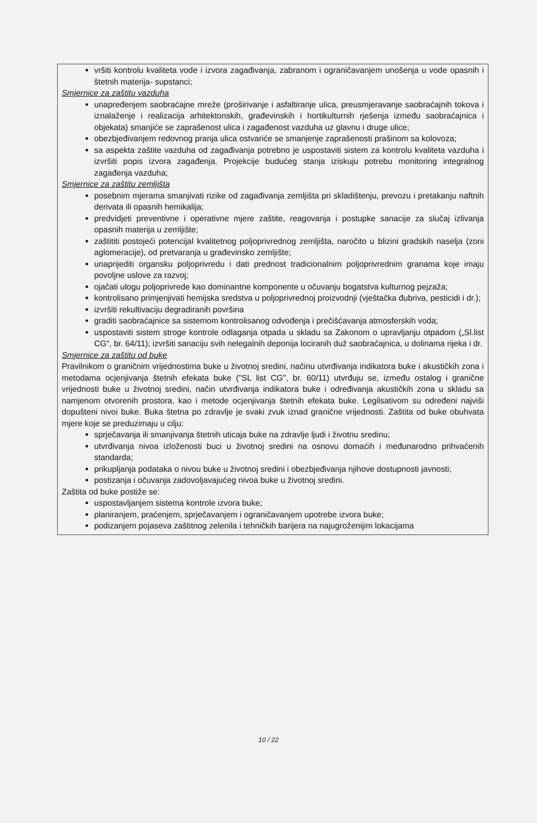vršiti kontrolu kvaliteta vode i izvora zagađivanja, zabranom i ograničavanjem unošenja u vode opasnih i štetnih materija- supstanci;
Smjernice za zaštitu vazduha
unapređenjem saobraćajne mreže (proširivanje i asfaltiranje ulica, preusmjeravanje saobraćajnih tokova i iznalaženje i realizacija arhitektonskih, građevinskih i hortikulturnih rješenja između saobraćajnica i objekata) smanjiće se zaprašenost ulica i zagađenost vazduha uz glavnu i druge ulice;
obezbjeđivanjem redovnog pranja ulica ostvariće se smanjenje zaprašenosti prašinom sa kolovoza;
sa aspekta zaštite vazduha od zagađivanja potrebno je uspostaviti sistem za kontrolu kvaliteta vazduha i izvršiti popis izvora zagađenja. Projekcije budućeg stanja iziskuju potrebu monitoring integralnog zagađenja vazduha;
Smjernice za zaštitu zemljišta
posebnim mjerama smanjivati rizike od zagađivanja zemljišta pri skladištenju, prevozu i pretakanju naftnih derivata ili opasnih hemikalija;
predvidjeti preventivne i operativne mjere zaštite, reagovanja i postupke sanacije za slučaj izlivanja opasnih materija u zemljište;
zaštititi postojeći potencijal kvalitetnog poljoprivrednog zemljišta, naročito u blizini gradskih naselja (zoni aglomeracije), od pretvaranja u građevinsko zemljište;
unaprijediti organsku poljoprivredu i dati prednost tradicionalnim poljoprivrednim granama koje imaju povoljne uslove za razvoj;
ojačati ulogu poljoprivrede kao dominantne komponente u očuvanju bogatstva kulturnog pejzaža;
kontrolisano primjenjivati hemijska sredstva u poljoprivrednoj proizvodnji (vještačka đubriva, pesticidi i dr.);
izvršiti rekultivaciju degradiranih površina
graditi saobraćajnice sa sistemom kontrolisanog odvođenja i prečišćavanja atmosferskih voda;
uspostaviti sistem stroge kontrole odlaganja otpada u skladu sa Zakonom o upravljanju otpadom („Sl.list CG“, br. 64/11); izvršiti sanaciju svih nelegalnih deponija lociranih duž saobraćajnica, u dolinama rijeka i dr.
Smjernice za zaštitu od buke
Pravilnikom o graničnim vrijednostima buke u životnoj sredini, načinu utvrđivanja indikatora buke i akustičkih zona i metodama ocjenjivanja štetnih efekata buke ("SL list CG", br. 60/11) utvrđuju se, između ostalog i granične vrijednosti buke u životnoj sredini, način utvrđivanja indikatora buke i određivanja akustičkih zona u skladu sa namjenom otvorenih prostora, kao i metode ocjenjivanja štetnih efekata buke. Legilsativom su određeni najviši dopušteni nivoi buke. Buka štetna po zdravlje je svaki zvuk iznad granične vrijednosti. Zaštita od buke obuhvata mjere koje se preduzimaju u cilju:
sprječavanja ili smanjivanja štetnih uticaja buke na zdravlje ljudi i životnu sredinu;
utvrđivanja nivoa izloženosti buci u životnoj sredini na osnovu domaćih i međunarodno prihvaćenih standarda;
prikupljanja podataka o nivou buke u životnoj sredini i obezbjeđivanja njihove dostupnosti javnosti;
postizanja i očuvanja zadovoljavajućeg nivoa buke u životnoj sredini.
Zaštita od buke postiže se:
uspostavljanjem sistema kontrole izvora buke;
planiranjem, praćenjem, sprječavanjem i ograničavanjem upotrebe izvora buke;
podizanjem pojaseva zaštitnog zelenila i tehničkih barijera na najugroženijim lokacijama
10 / 22